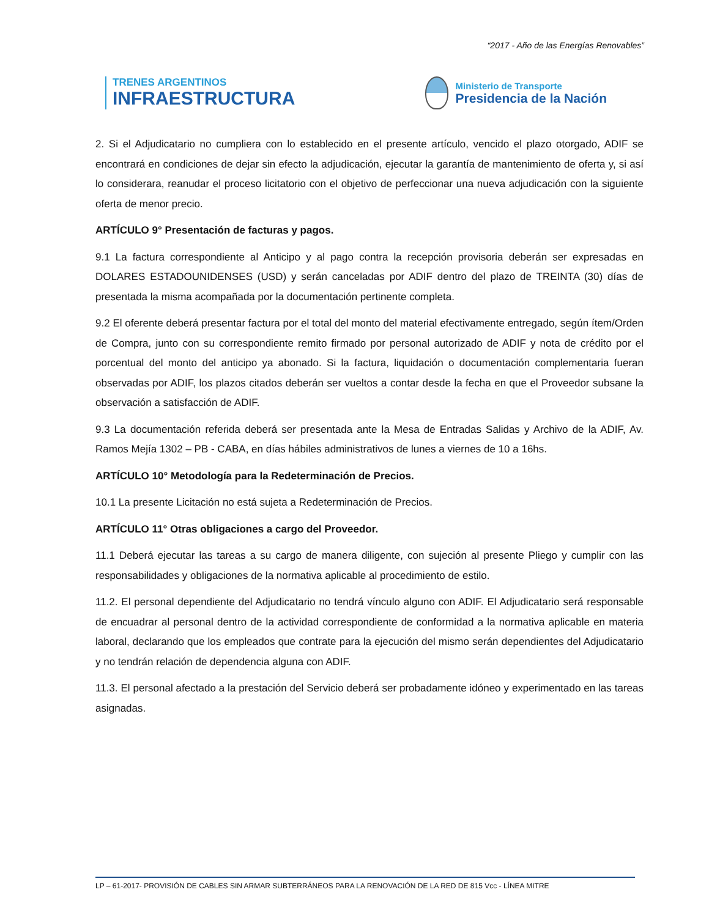“2017 - Año de las Energías Renovables”
TRENES ARGENTINOS
INFRAESTRUCTURA
Ministerio de Transporte
Presidencia de la Nación
2. Si el Adjudicatario no cumpliera con lo establecido en el presente artículo, vencido el plazo otorgado, ADIF se encontrará en condiciones de dejar sin efecto la adjudicación, ejecutar la garantía de mantenimiento de oferta y, si así lo considerara, reanudar el proceso licitatorio con el objetivo de perfeccionar una nueva adjudicación con la siguiente oferta de menor precio.
ARTÍCULO 9° Presentación de facturas y pagos.
9.1 La factura correspondiente al Anticipo y al pago contra la recepción provisoria deberán ser expresadas en DOLARES ESTADOUNIDENSES (USD) y serán canceladas por ADIF dentro del plazo de TREINTA (30) días de presentada la misma acompañada por la documentación pertinente completa.
9.2 El oferente deberá presentar factura por el total del monto del material efectivamente entregado, según ítem/Orden de Compra, junto con su correspondiente remito firmado por personal autorizado de ADIF y nota de crédito por el porcentual del monto del anticipo ya abonado. Si la factura, liquidación o documentación complementaria fueran observadas por ADIF, los plazos citados deberán ser vueltos a contar desde la fecha en que el Proveedor subsane la observación a satisfacción de ADIF.
9.3 La documentación referida deberá ser presentada ante la Mesa de Entradas Salidas y Archivo de la ADIF, Av. Ramos Mejía 1302 – PB - CABA, en días hábiles administrativos de lunes a viernes de 10 a 16hs.
ARTÍCULO 10° Metodología para la Redeterminación de Precios.
10.1 La presente Licitación no está sujeta a Redeterminación de Precios.
ARTÍCULO 11° Otras obligaciones a cargo del Proveedor.
11.1 Deberá ejecutar las tareas a su cargo de manera diligente, con sujeción al presente Pliego y cumplir con las responsabilidades y obligaciones de la normativa aplicable al procedimiento de estilo.
11.2. El personal dependiente del Adjudicatario no tendrá vínculo alguno con ADIF. El Adjudicatario será responsable de encuadrar al personal dentro de la actividad correspondiente de conformidad a la normativa aplicable en materia laboral, declarando que los empleados que contrate para la ejecución del mismo serán dependientes del Adjudicatario y no tendrán relación de dependencia alguna con ADIF.
11.3. El personal afectado a la prestación del Servicio deberá ser probadamente idóneo y experimentado en las tareas asignadas.
LP – 61-2017- PROVISIÓN DE CABLES SIN ARMAR SUBTERRÁNEOS PARA LA RENOVACIÓN DE LA RED DE 815 Vcc - LÍNEA MITRE